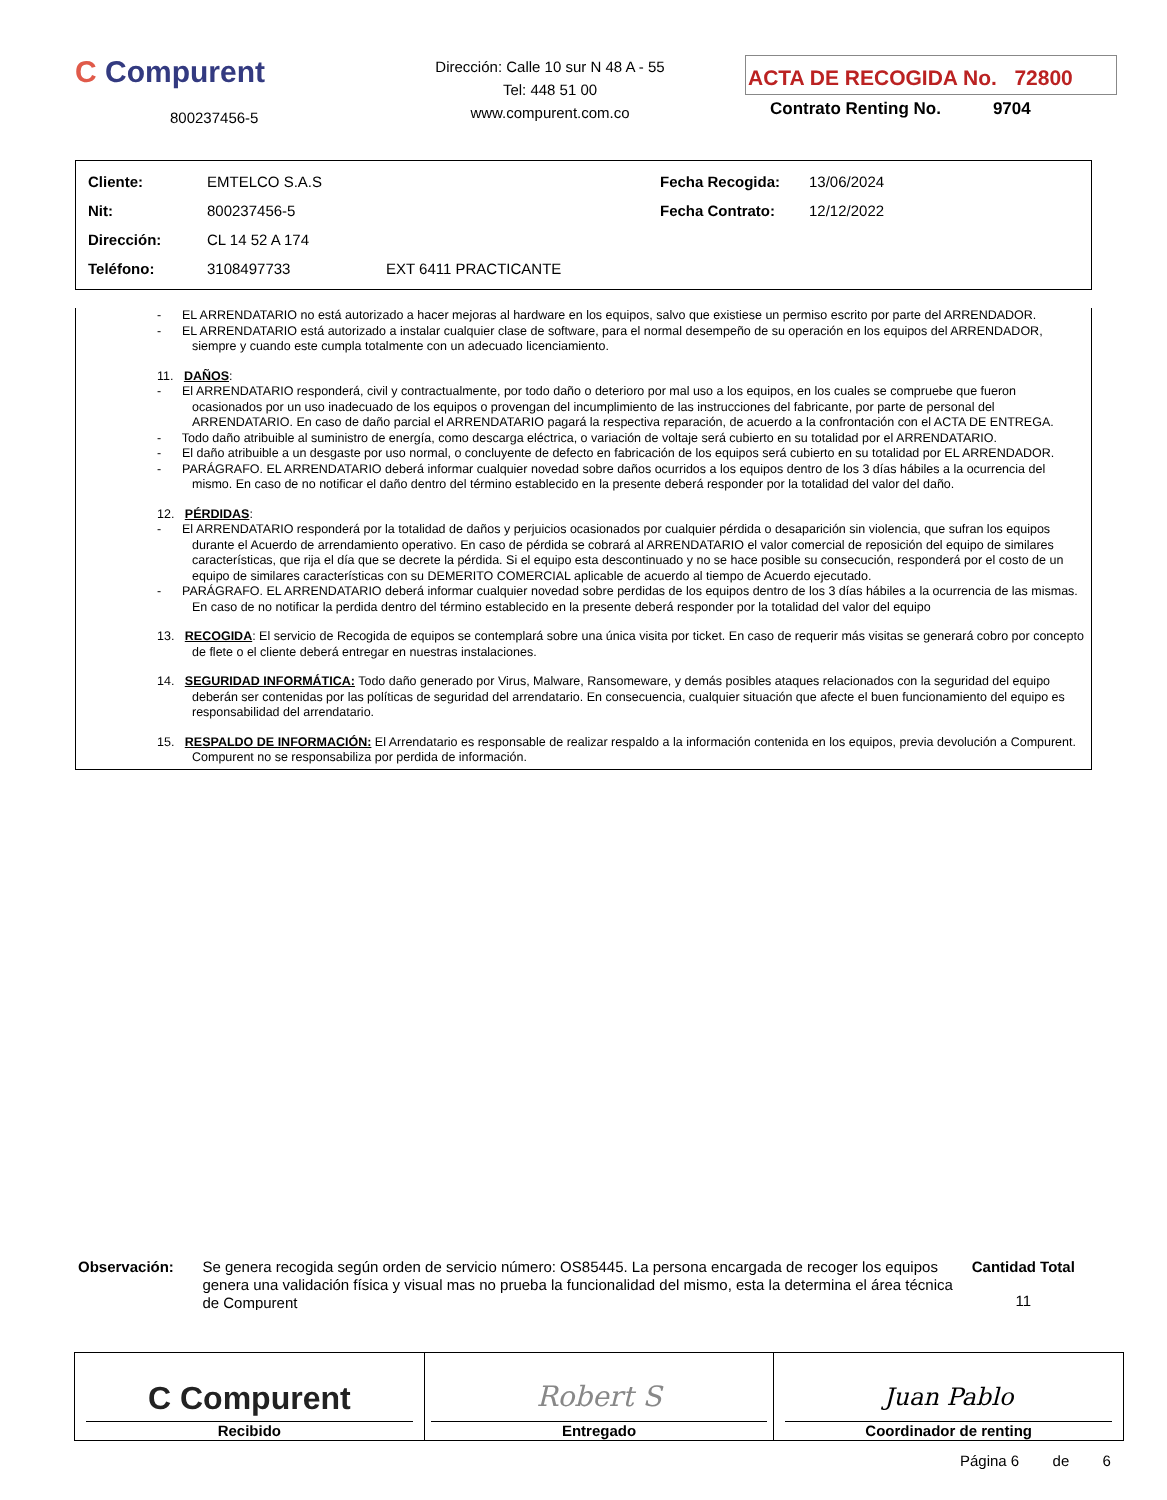C Compurent
800237456-5
Dirección: Calle 10 sur N 48 A - 55
Tel: 448 51 00
www.compurent.com.co
ACTA DE RECOGIDA No. 72800
Contrato Renting No. 9704
| Cliente: | EMTELCO S.A.S | | Fecha Recogida: | 13/06/2024 |
| Nit: | 800237456-5 | | Fecha Contrato: | 12/12/2022 |
| Dirección: | CL 14 52 A 174 | | | |
| Teléfono: | 3108497733 | EXT 6411 PRACTICANTE | | |
- EL ARRENDATARIO no está autorizado a hacer mejoras al hardware en los equipos, salvo que existiese un permiso escrito por parte del ARRENDADOR.
- EL ARRENDATARIO está autorizado a instalar cualquier clase de software, para el normal desempeño de su operación en los equipos del ARRENDADOR, siempre y cuando este cumpla totalmente con un adecuado licenciamiento.
11. DAÑOS:
- El ARRENDATARIO responderá, civil y contractualmente, por todo daño o deterioro por mal uso a los equipos, en los cuales se compruebe que fueron ocasionados por un uso inadecuado de los equipos o provengan del incumplimiento de las instrucciones del fabricante, por parte de personal del ARRENDATARIO. En caso de daño parcial el ARRENDATARIO pagará la respectiva reparación, de acuerdo a la confrontación con el ACTA DE ENTREGA.
- Todo daño atribuible al suministro de energía, como descarga eléctrica, o variación de voltaje será cubierto en su totalidad por el ARRENDATARIO.
- El daño atribuible a un desgaste por uso normal, o concluyente de defecto en fabricación de los equipos será cubierto en su totalidad por EL ARRENDADOR.
- PARÁGRAFO. EL ARRENDATARIO deberá informar cualquier novedad sobre daños ocurridos a los equipos dentro de los 3 días hábiles a la ocurrencia del mismo. En caso de no notificar el daño dentro del término establecido en la presente deberá responder por la totalidad del valor del daño.
12. PÉRDIDAS:
- El ARRENDATARIO responderá por la totalidad de daños y perjuicios ocasionados por cualquier pérdida o desaparición sin violencia, que sufran los equipos durante el Acuerdo de arrendamiento operativo. En caso de pérdida se cobrará al ARRENDATARIO el valor comercial de reposición del equipo de similares características, que rija el día que se decrete la pérdida. Si el equipo esta descontinuado y no se hace posible su consecución, responderá por el costo de un equipo de similares características con su DEMERITO COMERCIAL aplicable de acuerdo al tiempo de Acuerdo ejecutado.
- PARÁGRAFO. EL ARRENDATARIO deberá informar cualquier novedad sobre perdidas de los equipos dentro de los 3 días hábiles a la ocurrencia de las mismas. En caso de no notificar la perdida dentro del término establecido en la presente deberá responder por la totalidad del valor del equipo
13. RECOGIDA: El servicio de Recogida de equipos se contemplará sobre una única visita por ticket. En caso de requerir más visitas se generará cobro por concepto de flete o el cliente deberá entregar en nuestras instalaciones.
14. SEGURIDAD INFORMÁTICA: Todo daño generado por Virus, Malware, Ransomeware, y demás posibles ataques relacionados con la seguridad del equipo deberán ser contenidas por las políticas de seguridad del arrendatario. En consecuencia, cualquier situación que afecte el buen funcionamiento del equipo es responsabilidad del arrendatario.
15. RESPALDO DE INFORMACIÓN: El Arrendatario es responsable de realizar respaldo a la información contenida en los equipos, previa devolución a Compurent. Compurent no se responsabiliza por perdida de información.
Observación:
Se genera recogida según orden de servicio número: OS85445. La persona encargada de recoger los equipos genera una validación física y visual mas no prueba la funcionalidad del mismo, esta la determina el área técnica de Compurent
Cantidad Total
11
| C Compurent Recibido | Robert S Entregado | Juan Pablo Coordinador de renting |
Página 6 de 6